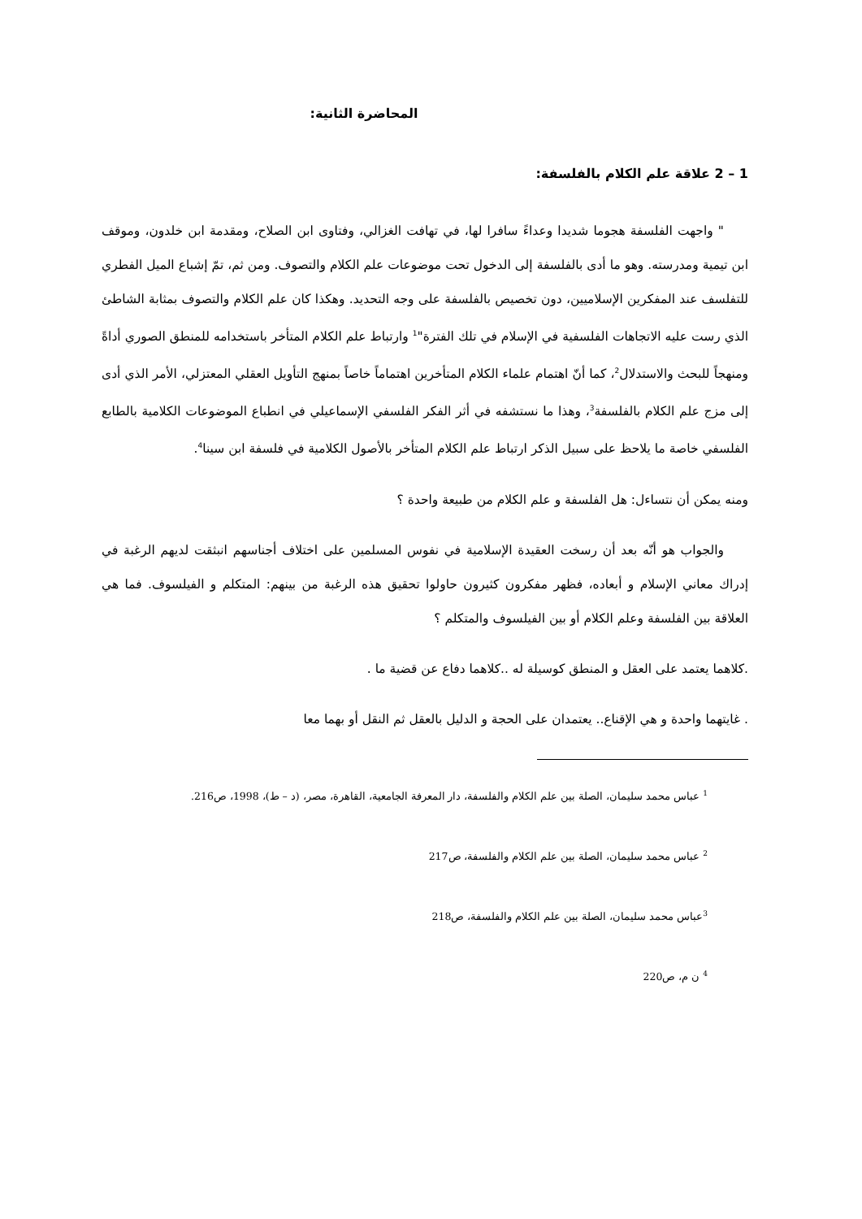المحاضرة الثانية:
1 – 2 علاقة علم الكلام بالفلسفة:
" واجهت الفلسفة هجوما شديدا وعداءً سافرا لها، في تهافت الغزالي، وفتاوى ابن الصلاح، ومقدمة ابن خلدون، وموقف ابن تيمية ومدرسته. وهو ما أدى بالفلسفة إلى الدخول تحت موضوعات علم الكلام والتصوف. ومن ثم، تمّ إشباع الميل الفطري للتفلسف عند المفكرين الإسلاميين، دون تخصيص بالفلسفة على وجه التحديد. وهكذا كان علم الكلام والتصوف بمثابة الشاطئ الذي رست عليه الاتجاهات الفلسفية في الإسلام في تلك الفترة"<sup>1</sup> وارتباط علم الكلام المتأخر باستخدامه للمنطق الصوري أداةً ومنهجاً للبحث والاستدلال<sup>2</sup>، كما أنّ اهتمام علماء الكلام المتأخرين اهتماماً خاصاً بمنهج التأويل العقلي المعتزلي، الأمر الذي أدى إلى مزج علم الكلام بالفلسفة<sup>3</sup>، وهذا ما نستشفه في أثر الفكر الفلسفي الإسماعيلي في انطباع الموضوعات الكلامية بالطابع الفلسفي خاصة ما يلاحظ على سبيل الذكر ارتباط علم الكلام المتأخر بالأصول الكلامية في فلسفة ابن سينا<sup>4</sup>.
ومنه يمكن أن نتساءل: هل الفلسفة و علم الكلام من طبيعة واحدة ؟
والجواب هو أنّه بعد أن رسخت العقيدة الإسلامية في نفوس المسلمين على اختلاف أجناسهم انبثقت لديهم الرغبة في إدراك معاني الإسلام و أبعاده، فظهر مفكرون كثيرون حاولوا تحقيق هذه الرغبة من بينهم: المتكلم و الفيلسوف. فما هي العلاقة بين الفلسفة وعلم الكلام أو بين الفيلسوف والمتكلم ؟
.كلاهما يعتمد على العقل و المنطق كوسيلة له ..كلاهما دفاع عن قضية ما .
. غايتهما واحدة و هي الإقناع.. يعتمدان على الحجة و الدليل بالعقل ثم النقل أو بهما معا
<sup>1</sup> عباس محمد سليمان، الصلة بين علم الكلام والفلسفة، دار المعرفة الجامعية، القاهرة، مصر، (د – ط)، 1998، ص216.
<sup>2</sup> عباس محمد سليمان، الصلة بين علم الكلام والفلسفة، ص217
<sup>3</sup> عباس محمد سليمان، الصلة بين علم الكلام والفلسفة، ص218
<sup>4</sup> ن م، ص220